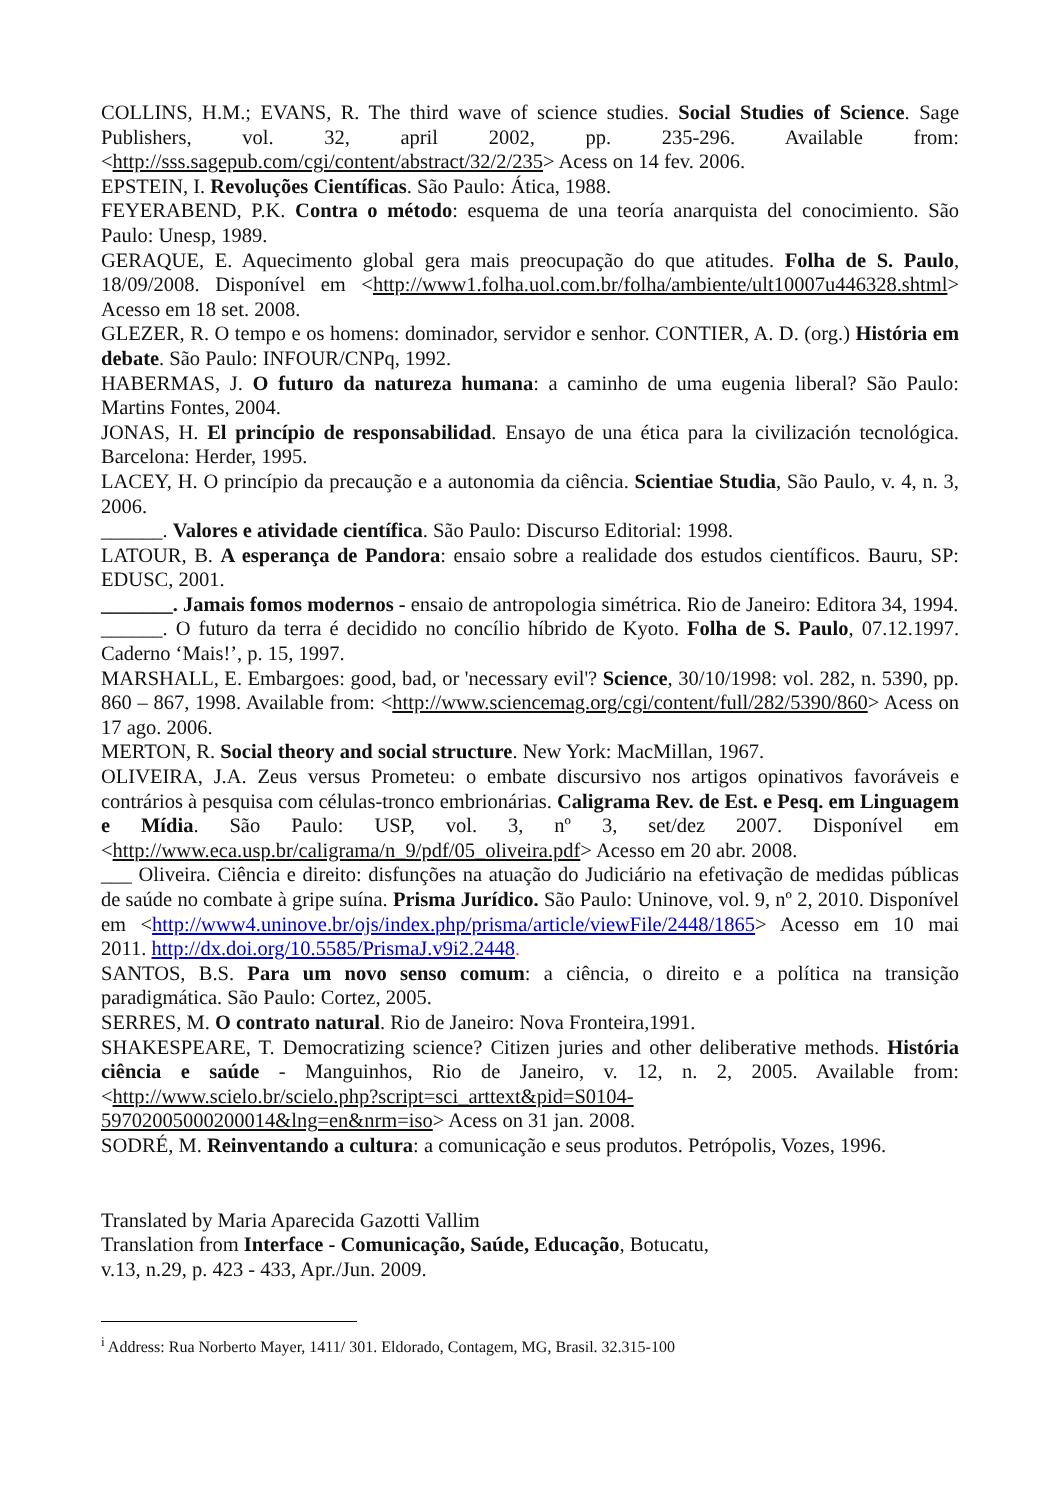COLLINS, H.M.; EVANS, R. The third wave of science studies. Social Studies of Science. Sage Publishers, vol. 32, april 2002, pp. 235-296. Available from: <http://sss.sagepub.com/cgi/content/abstract/32/2/235> Acess on 14 fev. 2006.
EPSTEIN, I. Revoluções Científicas. São Paulo: Ática, 1988.
FEYERABEND, P.K. Contra o método: esquema de una teoría anarquista del conocimiento. São Paulo: Unesp, 1989.
GERAQUE, E. Aquecimento global gera mais preocupação do que atitudes. Folha de S. Paulo, 18/09/2008. Disponível em <http://www1.folha.uol.com.br/folha/ambiente/ult10007u446328.shtml> Acesso em 18 set. 2008.
GLEZER, R. O tempo e os homens: dominador, servidor e senhor. CONTIER, A. D. (org.) História em debate. São Paulo: INFOUR/CNPq, 1992.
HABERMAS, J. O futuro da natureza humana: a caminho de uma eugenia liberal? São Paulo: Martins Fontes, 2004.
JONAS, H. El princípio de responsabilidad. Ensayo de una ética para la civilización tecnológica. Barcelona: Herder, 1995.
LACEY, H. O princípio da precaução e a autonomia da ciência. Scientiae Studia, São Paulo, v. 4, n. 3, 2006.
______. Valores e atividade científica. São Paulo: Discurso Editorial: 1998.
LATOUR, B. A esperança de Pandora: ensaio sobre a realidade dos estudos científicos. Bauru, SP: EDUSC, 2001.
_______. Jamais fomos modernos - ensaio de antropologia simétrica. Rio de Janeiro: Editora 34, 1994.
______. O futuro da terra é decidido no concílio híbrido de Kyoto. Folha de S. Paulo, 07.12.1997. Caderno ‘Mais!’, p. 15, 1997.
MARSHALL, E. Embargoes: good, bad, or 'necessary evil'? Science, 30/10/1998: vol. 282, n. 5390, pp. 860 – 867, 1998. Available from: <http://www.sciencemag.org/cgi/content/full/282/5390/860> Acess on 17 ago. 2006.
MERTON, R. Social theory and social structure. New York: MacMillan, 1967.
OLIVEIRA, J.A. Zeus versus Prometeu: o embate discursivo nos artigos opinativos favoráveis e contrários à pesquisa com células-tronco embrionárias. Caligrama Rev. de Est. e Pesq. em Linguagem e Mídia. São Paulo: USP, vol. 3, nº 3, set/dez 2007. Disponível em <http://www.eca.usp.br/caligrama/n_9/pdf/05_oliveira.pdf> Acesso em 20 abr. 2008.
___ Oliveira. Ciência e direito: disfunções na atuação do Judiciário na efetivação de medidas públicas de saúde no combate à gripe suína. Prisma Jurídico. São Paulo: Uninove, vol. 9, nº 2, 2010. Disponível em <http://www4.uninove.br/ojs/index.php/prisma/article/viewFile/2448/1865> Acesso em 10 mai 2011. http://dx.doi.org/10.5585/PrismaJ.v9i2.2448.
SANTOS, B.S. Para um novo senso comum: a ciência, o direito e a política na transição paradigmática. São Paulo: Cortez, 2005.
SERRES, M. O contrato natural. Rio de Janeiro: Nova Fronteira,1991.
SHAKESPEARE, T. Democratizing science? Citizen juries and other deliberative methods. História ciência e saúde - Manguinhos, Rio de Janeiro, v. 12, n. 2, 2005. Available from: <http://www.scielo.br/scielo.php?script=sci_arttext&pid=S0104-59702005000200014&lng=en&nrm=iso> Acess on 31 jan. 2008.
SODRÉ, M. Reinventando a cultura: a comunicação e seus produtos. Petrópolis, Vozes, 1996.
Translated by Maria Aparecida Gazotti Vallim
Translation from Interface - Comunicação, Saúde, Educação, Botucatu,
v.13, n.29, p. 423 - 433, Apr./Jun. 2009.
<sup>i</sup> Address: Rua Norberto Mayer, 1411/ 301. Eldorado, Contagem, MG, Brasil. 32.315-100